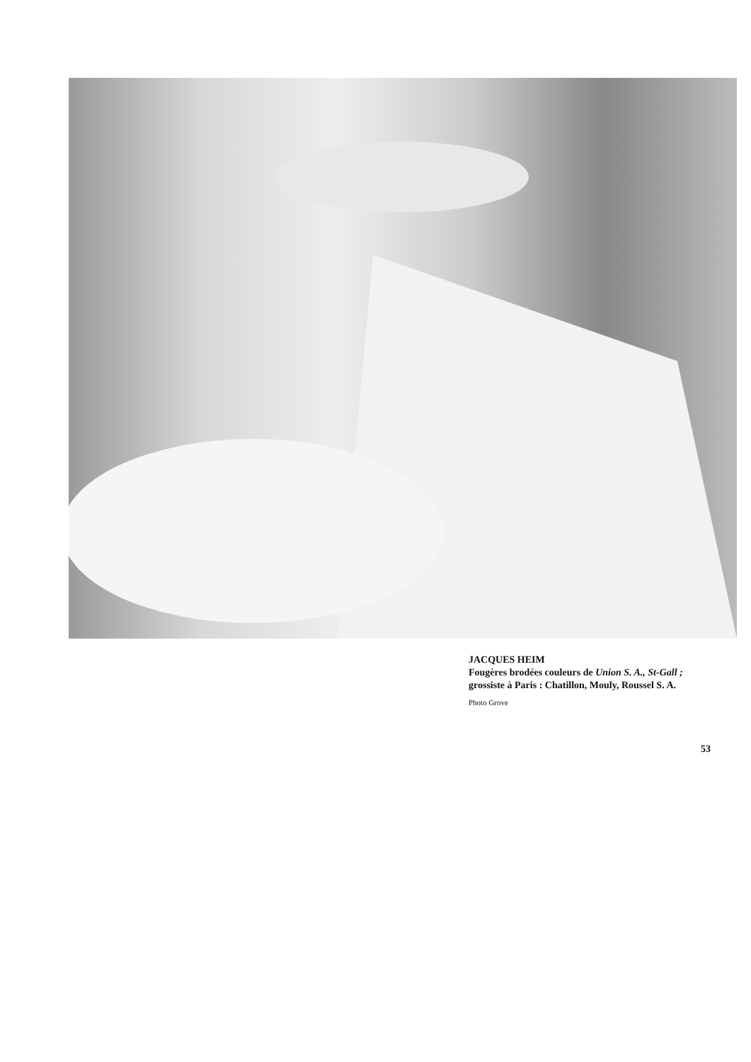JACQUES HEIM
Fougères brodées couleurs de Union S. A., St-Gall ; grossiste à Paris : Chatillon, Mouly, Roussel S. A.
Photo Grove
53